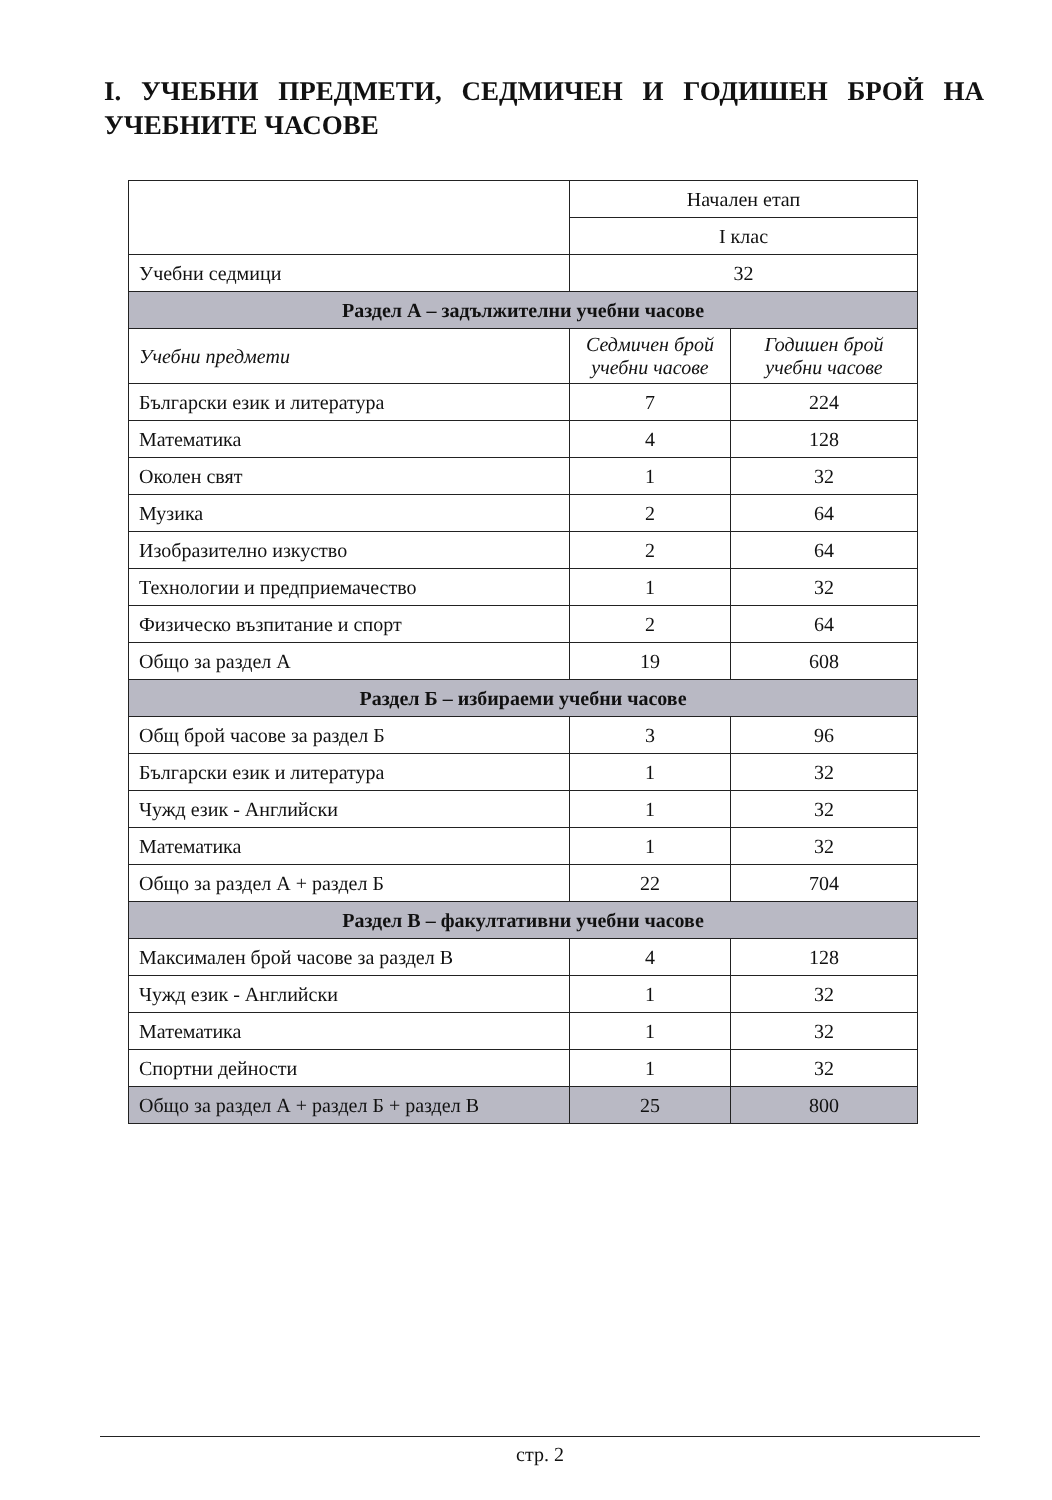I. УЧЕБНИ ПРЕДМЕТИ, СЕДМИЧЕН И ГОДИШЕН БРОЙ НА УЧЕБНИТЕ ЧАСОВЕ
| | Начален етап | |
| | I клас | |
| Учебни седмици | 32 | |
| Раздел А – задължителни учебни часове | | |
| Учебни предмети | Седмичен брой учебни часове | Годишен брой учебни часове |
| Български език и литература | 7 | 224 |
| Математика | 4 | 128 |
| Околен свят | 1 | 32 |
| Музика | 2 | 64 |
| Изобразително изкуство | 2 | 64 |
| Технологии и предприемачество | 1 | 32 |
| Физическо възпитание и спорт | 2 | 64 |
| Общо за раздел А | 19 | 608 |
| Раздел Б – избираеми учебни часове | | |
| Общ брой часове за раздел Б | 3 | 96 |
| Български език и литература | 1 | 32 |
| Чужд език - Английски | 1 | 32 |
| Математика | 1 | 32 |
| Общо за раздел А + раздел Б | 22 | 704 |
| Раздел В – факултативни учебни часове | | |
| Максимален брой часове за раздел В | 4 | 128 |
| Чужд език - Английски | 1 | 32 |
| Математика | 1 | 32 |
| Спортни дейности | 1 | 32 |
| Общо за раздел А + раздел Б + раздел В | 25 | 800 |
стр. 2